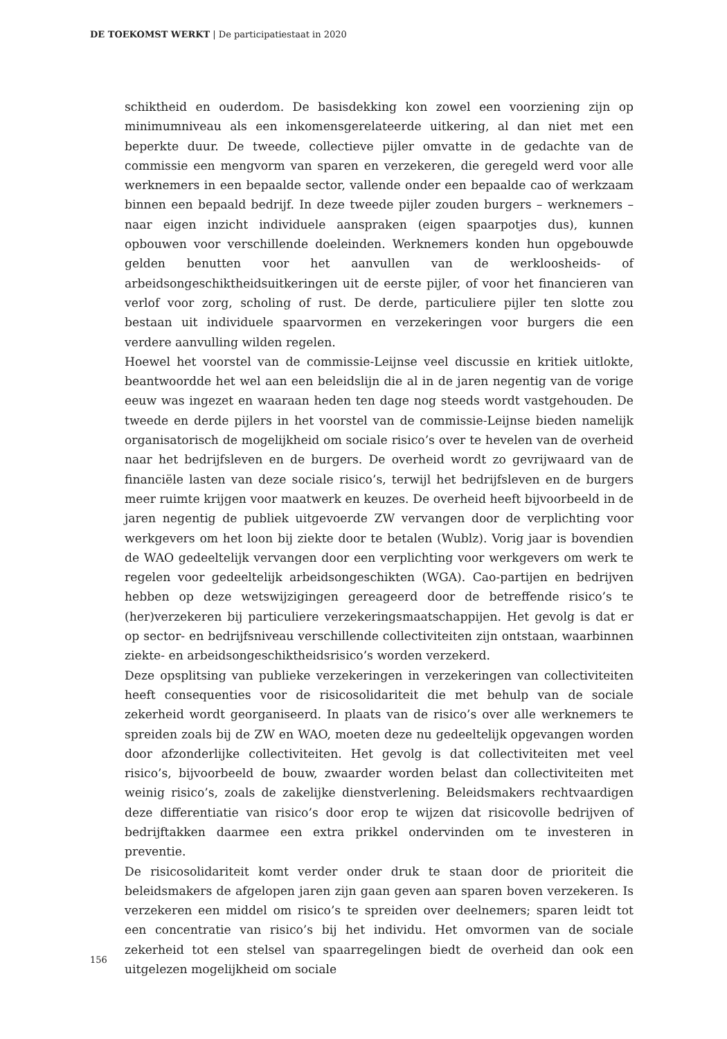DE TOEKOMST WERKT | De participatiestaat in 2020
schiktheid en ouderdom. De basisdekking kon zowel een voorziening zijn op minimumniveau als een inkomensgerelateerde uitkering, al dan niet met een beperkte duur. De tweede, collectieve pijler omvatte in de gedachte van de commissie een mengvorm van sparen en verzekeren, die geregeld werd voor alle werknemers in een bepaalde sector, vallende onder een bepaalde cao of werkzaam binnen een bepaald bedrijf. In deze tweede pijler zouden burgers – werknemers – naar eigen inzicht individuele aanspraken (eigen spaarpotjes dus), kunnen opbouwen voor verschillende doeleinden. Werknemers konden hun opgebouwde gelden benutten voor het aanvullen van de werkloosheids- of arbeidsongeschiktheidsuitkeringen uit de eerste pijler, of voor het financieren van verlof voor zorg, scholing of rust. De derde, particuliere pijler ten slotte zou bestaan uit individuele spaarvormen en verzekeringen voor burgers die een verdere aanvulling wilden regelen.
Hoewel het voorstel van de commissie-Leijnse veel discussie en kritiek uitlokte, beantwoordde het wel aan een beleidslijn die al in de jaren negentig van de vorige eeuw was ingezet en waaraan heden ten dage nog steeds wordt vastgehouden. De tweede en derde pijlers in het voorstel van de commissie-Leijnse bieden namelijk organisatorisch de mogelijkheid om sociale risico’s over te hevelen van de overheid naar het bedrijfsleven en de burgers. De overheid wordt zo gevrijwaard van de financiële lasten van deze sociale risico’s, terwijl het bedrijfsleven en de burgers meer ruimte krijgen voor maatwerk en keuzes. De overheid heeft bijvoorbeeld in de jaren negentig de publiek uitgevoerde ZW vervangen door de verplichting voor werkgevers om het loon bij ziekte door te betalen (Wublz). Vorig jaar is bovendien de WAO gedeeltelijk vervangen door een verplichting voor werkgevers om werk te regelen voor gedeeltelijk arbeidsongeschikten (WGA). Cao-partijen en bedrijven hebben op deze wetswijzigingen gereageerd door de betreffende risico’s te (her)verzekeren bij particuliere verzekeringsmaatschappijen. Het gevolg is dat er op sector- en bedrijfsniveau verschillende collectiviteiten zijn ontstaan, waarbinnen ziekte- en arbeidsongeschiktheidsrisico’s worden verzekerd.
Deze opsplitsing van publieke verzekeringen in verzekeringen van collectiviteiten heeft consequenties voor de risicosolidariteit die met behulp van de sociale zekerheid wordt georganiseerd. In plaats van de risico’s over alle werknemers te spreiden zoals bij de ZW en WAO, moeten deze nu gedeeltelijk opgevangen worden door afzonderlijke collectiviteiten. Het gevolg is dat collectiviteiten met veel risico’s, bijvoorbeeld de bouw, zwaarder worden belast dan collectiviteiten met weinig risico’s, zoals de zakelijke dienstverlening. Beleidsmakers rechtvaardigen deze differentiatie van risico’s door erop te wijzen dat risicovolle bedrijven of bedrijftakken daarmee een extra prikkel ondervinden om te investeren in preventie.
De risicosolidariteit komt verder onder druk te staan door de prioriteit die beleidsmakers de afgelopen jaren zijn gaan geven aan sparen boven verzekeren. Is verzekeren een middel om risico’s te spreiden over deelnemers; sparen leidt tot een concentratie van risico’s bij het individu. Het omvormen van de sociale zekerheid tot een stelsel van spaarregelingen biedt de overheid dan ook een uitgelezen mogelijkheid om sociale
156